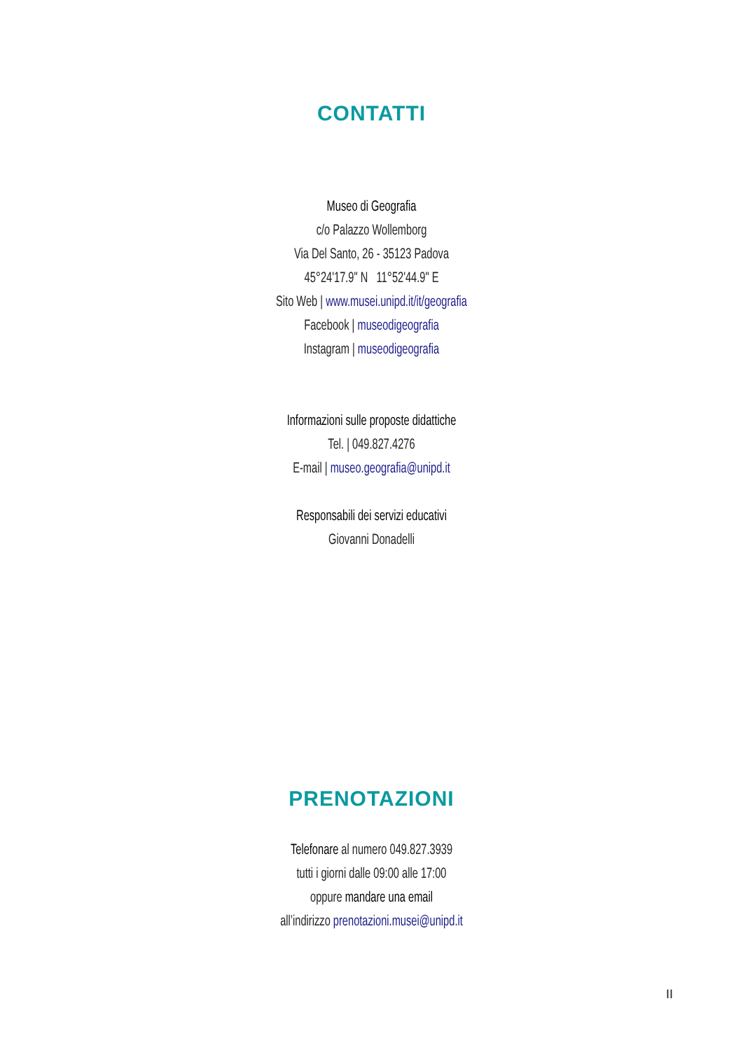CONTATTI
Museo di Geografia
c/o Palazzo Wollemborg
Via Del Santo, 26 - 35123 Padova
45°24'17.9" N 11°52'44.9" E
Sito Web | www.musei.unipd.it/it/geografia
Facebook | museodigeografia
Instagram | museodigeografia
Informazioni sulle proposte didattiche
Tel. | 049.827.4276
E-mail | museo.geografia@unipd.it
Responsabili dei servizi educativi
Giovanni Donadelli
PRENOTAZIONI
Telefonare al numero 049.827.3939
tutti i giorni dalle 09:00 alle 17:00
oppure mandare una email
all’indirizzo prenotazioni.musei@unipd.it
II